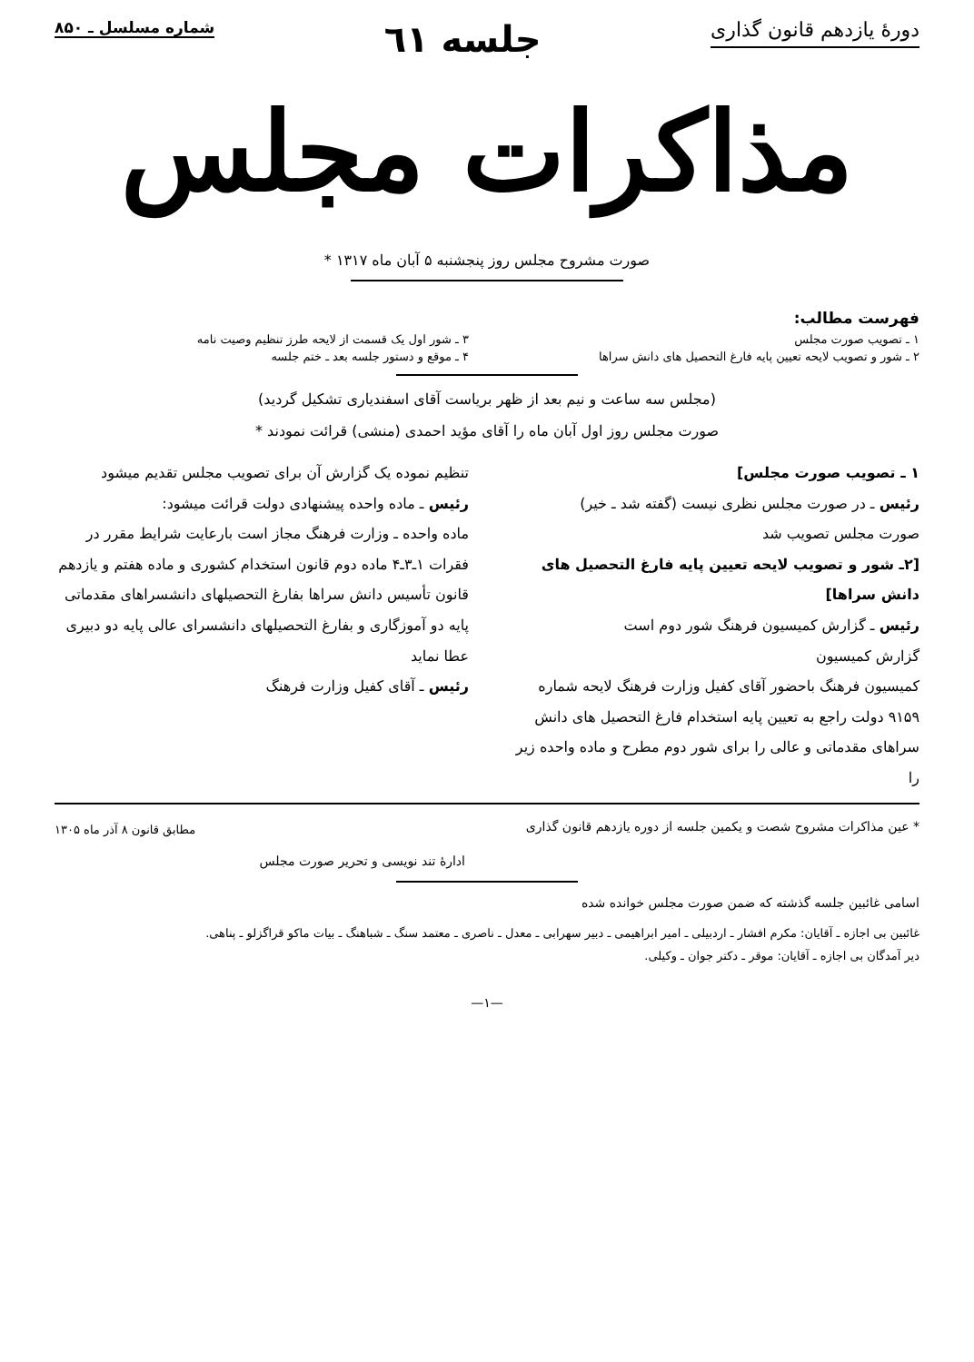دورهٔ یازدهم قانون گذاری
جلسه ٦١
شماره مسلسل ـ ۸۵۰
مذاکرات مجلس
صورت مشروح مجلس روز پنجشنبه ۵ آبان ماه ۱۳۱۷ *
فهرست مطالب:
۱ ـ تصویب صورت مجلس ۳ ـ شور اول یک قسمت از لایحه طرز تنظیم وصیت نامه
۲ ـ شور و تصویب لایحه تعیین پایه فارغ التحصیل های دانش سراها
۴ ـ موقع و دستور جلسه بعد ـ ختم جلسه
(مجلس سه ساعت و نیم بعد از ظهر بریاست آقای اسفندیاری تشکیل گردید)
صورت مجلس روز اول آبان ماه را آقای مؤید احمدی (منشی) قرائت نمودند *
۱ ـ تصویب صورت مجلس]
رئیس ـ در صورت مجلس نظری نیست (گفته شد ـ خیر)
صورت مجلس تصویب شد
[۲ـ شور و تصویب لایحه تعیین پایه فارغ التحصیل های دانش سراها]
رئیس ـ گزارش کمیسیون فرهنگ شور دوم است
گزارش کمیسیون
کمیسیون فرهنگ باحضور آقای کفیل وزارت فرهنگ لایحه شماره ۹۱۵۹ دولت راجع به تعیین پایه استخدام فارغ التحصیل های دانش سراهای مقدماتی و عالی را برای شور دوم مطرح و ماده واحده زیر را
تنظیم نموده یک گزارش آن برای تصویب مجلس تقدیم میشود
رئیس ـ ماده واحده پیشنهادی دولت قرائت میشود:
ماده واحده ـ وزارت فرهنگ مجاز است بارعایت شرایط مقرر در فقرات ۱ـ۳ـ۴ ماده دوم قانون استخدام کشوری و ماده هفتم و یازدهم قانون تأسیس دانش سراها بفارغ التحصیلهای دانشسراهای مقدماتی پایه دو آموزگاری و بفارغ التحصیلهای دانشسرای عالی پایه دو دبیری عطا نماید
رئیس ـ آقای کفیل وزارت فرهنگ
* عین مذاکرات مشروح شصت و یکمین جلسه از دوره یازدهم قانون گذاری مطابق قانون ۸ آذر ماه ۱۳۰۵
ادارهٔ تند نویسی و تحریر صورت مجلس
اسامی غائبین جلسه گذشته که ضمن صورت مجلس خوانده شده
غائبین بی اجازه ـ آقایان: مکرم افشار ـ اردبیلی ـ امیر ابراهیمی ـ دبیر سهرابی ـ معدل ـ ناصری ـ معتمد سنگ ـ شباهنگ ـ بیات ماکو قراگزلو ـ پناهی.
دیر آمدگان بی اجازه ـ آقایان: موقر ـ دکتر جوان ـ وکیلی.
—۱—